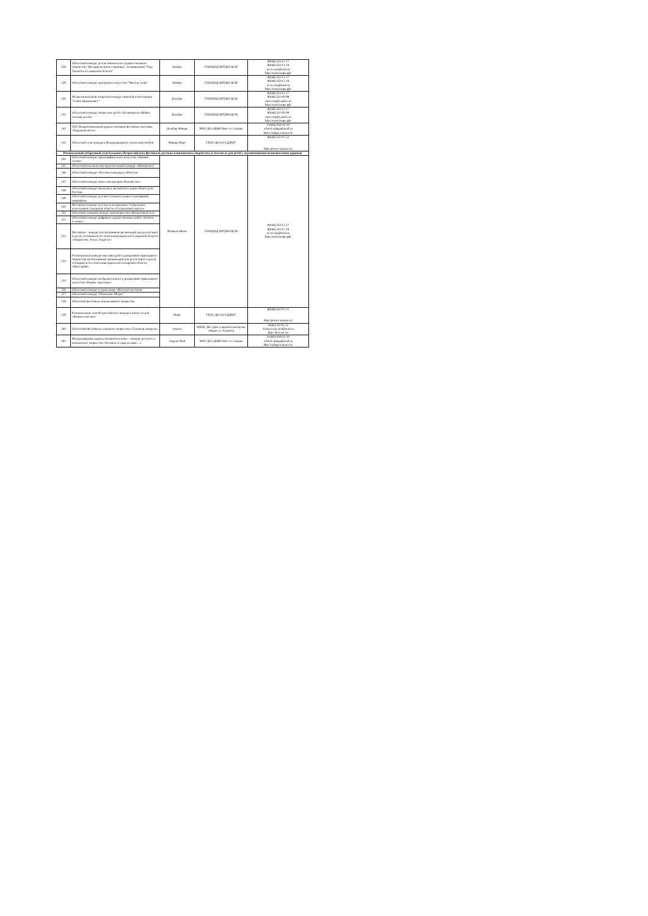| 238 | Областной конкурс детско-юношеского художественного творчества "Истории великие страницы", посвященный "Году Тольятти в Самарской области" | Ноябрь | ГБОУДОД ЦРТДЮ ЦСМ | 8(846) 333-12-17 8(846) 333-12-18 oceo.csm@mail.ru http://цсмсамара.рф/ |
| 239 | Областной конкурс ораторского искусства "Мастер слова" | Ноябрь | ГБОУДОД ЦРТДЮ ЦСМ | 8(846) 333-12-17 8(846) 333-12-18 oceo.csm@mail.ru http://цсмсамара.рф/ |
| 240 | Межрегиональный открытый конкурс книжной иллюстрации "Слово вдохновляет" | Декабрь | ГБОУДОД ЦРТДЮ ЦСМ | 8(846) 333-12-17 8(846) 332-85-99 omo.csm@yandex.ru http://цсмсамара.рф/ |
| 241 | Областной конкурс творческих работ обучающихся «Война глазами детей» | Декабрь | ГБОУДОД ЦРТДЮ ЦСМ | 8(846) 333-12-17 8(846) 332-85-99 omo.csm@yandex.ru http://цсмсамара.рф/ |
| 242 | XIX Межрегиональный художественный фестиваль-выставка «Радужная кисть» | Декабрь-Январь | МБУ ДО «ДШИ №8» г.о. Самара | 8 (846) 956-02-29 school.raduga@mail.ru http://raduga-samara.ru/ |
| 243 | Областной этап конкурса Международного союза книголюбов | Январь-Март | ГБОУ ДО СО СДДЮТ | 8(846) 332-07-51 http://pioner-samara.ru/ |
| Региональный отборочный этап Большого Всероссийского фестиваля детского и юношеского творчества, в том числе для детей с ограниченными возможностями здоровья | | | | |
| 244 | Областной конкурс хореографического искусства «Зимняя сказка» | Февраль-Июнь | ГБОУДОД ЦРТДЮ ЦСМ | 8(846) 333-12-17 8(846) 333-12-18 oceo.csm@mail.ru http://цсмсамара.рф/ |
| 245 | Областной вокально-инструментальный конкурс «Жаворонок» | | | |
| 246 | Областной конкурс «Поэтическая радуга Юности» | | | |
| 247 | Областной конкурс юных литераторов «Рыжий лис» | | | |
| 248 | Областной конкурс вокальных ансамблей и хоров «Поют дети России» | | | |
| 249 | Областной конкурс детского сольного пения «Серебряный микрофон» | | | |
| 250 | Фестиваль-конкурс детских и молодёжных театральных коллективов Самарской области «Театральный портал» | | | |
| 251 | Областной заочный конкурс кинотворчества «Волшебный луч» | | | |
| 252 | Областной конкурс цифровых художественных работ «Золотое сечение» | | | |
| 253 | Фестиваль - конкурс воспитанников организаций для детей-сирот и детей, оставшихся без попечения родителей Самарской области «Творчество. Успех. Радость!» | | | |
| 254 | Региональный конкурс-выставка работ декоративно-прикладного творчества воспитанников организаций для детей-сирот и детей, оставшихся без попечения родителей Самарской области, «МастерОК» | | | |
| 255 | Областной конкурс изобразительного и декоративно-прикладного искусства «Родные просторы» | | | |
| 256 | Областной конкурс театров моды «Мастерская стиля» | | | |
| 257 | Областной конкурс "Поколение Медиа" | | | |
| 258 | Областной фестиваль инклюзивного творчества | | | |
| 259 | Региональный этап Всероссийского конкурса юных чтецов «Живая классика» | Март | ГБОУ ДО СО СДДЮТ | 8(846) 332-07-51 http://pioner-samara.ru/ |
| 260 | Областной Фестиваль семейного творчества «Талантов акварель» | Апрель | МБОУ ДО «Дом учащейся молодёжи «Икар» г.о Тольятти | (8482) 45-02-52 Festival.akvarel@mail.ru http://ikar.net.ru/ |
| 261 | Международная художественная выставка – конкурс детского и юношеского творчества «Человек от края до края…» | Апрель-Май | МБУ ДО «ДШИ №8» г.о. Самара | 8 (846) 956-02-29 school.raduga@mail.ru http://raduga-samara.ru/ |